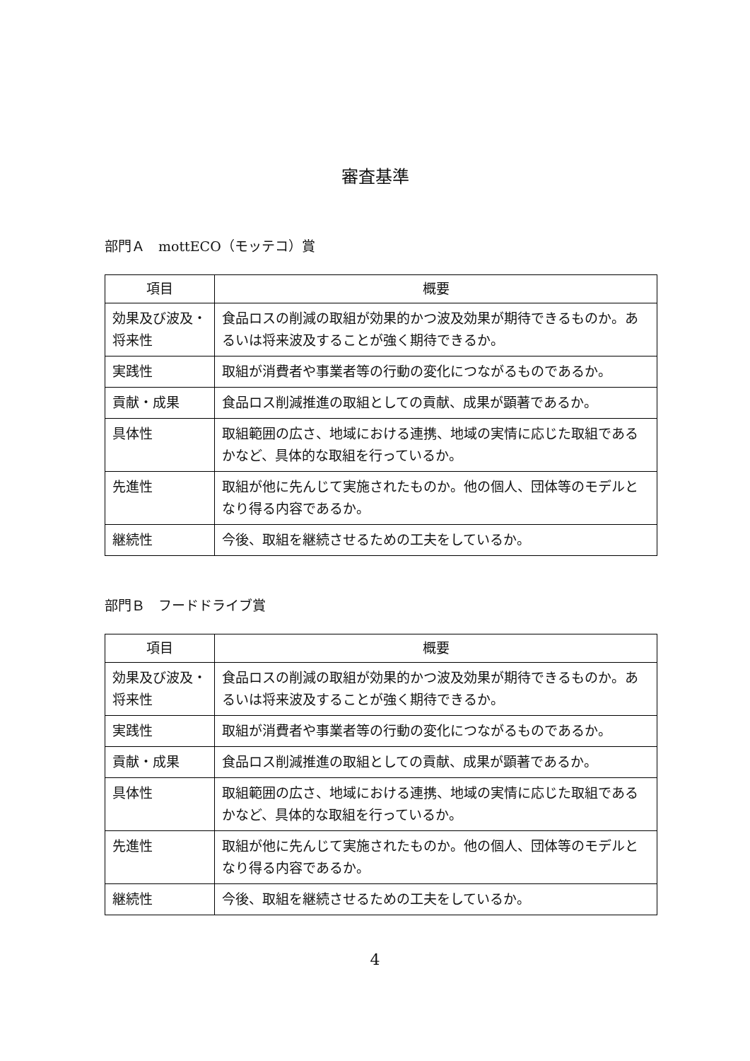審査基準
部門Ａ　mottECO（モッテコ）賞
| 項目 | 概要 |
| --- | --- |
| 効果及び波及・将来性 | 食品ロスの削減の取組が効果的かつ波及効果が期待できるものか。あるいは将来波及することが強く期待できるか。 |
| 実践性 | 取組が消費者や事業者等の行動の変化につながるものであるか。 |
| 貢献・成果 | 食品ロス削減推進の取組としての貢献、成果が顕著であるか。 |
| 具体性 | 取組範囲の広さ、地域における連携、地域の実情に応じた取組であるかなど、具体的な取組を行っているか。 |
| 先進性 | 取組が他に先んじて実施されたものか。他の個人、団体等のモデルとなり得る内容であるか。 |
| 継続性 | 今後、取組を継続させるための工夫をしているか。 |
部門Ｂ　フードドライブ賞
| 項目 | 概要 |
| --- | --- |
| 効果及び波及・将来性 | 食品ロスの削減の取組が効果的かつ波及効果が期待できるものか。あるいは将来波及することが強く期待できるか。 |
| 実践性 | 取組が消費者や事業者等の行動の変化につながるものであるか。 |
| 貢献・成果 | 食品ロス削減推進の取組としての貢献、成果が顕著であるか。 |
| 具体性 | 取組範囲の広さ、地域における連携、地域の実情に応じた取組であるかなど、具体的な取組を行っているか。 |
| 先進性 | 取組が他に先んじて実施されたものか。他の個人、団体等のモデルとなり得る内容であるか。 |
| 継続性 | 今後、取組を継続させるための工夫をしているか。 |
4